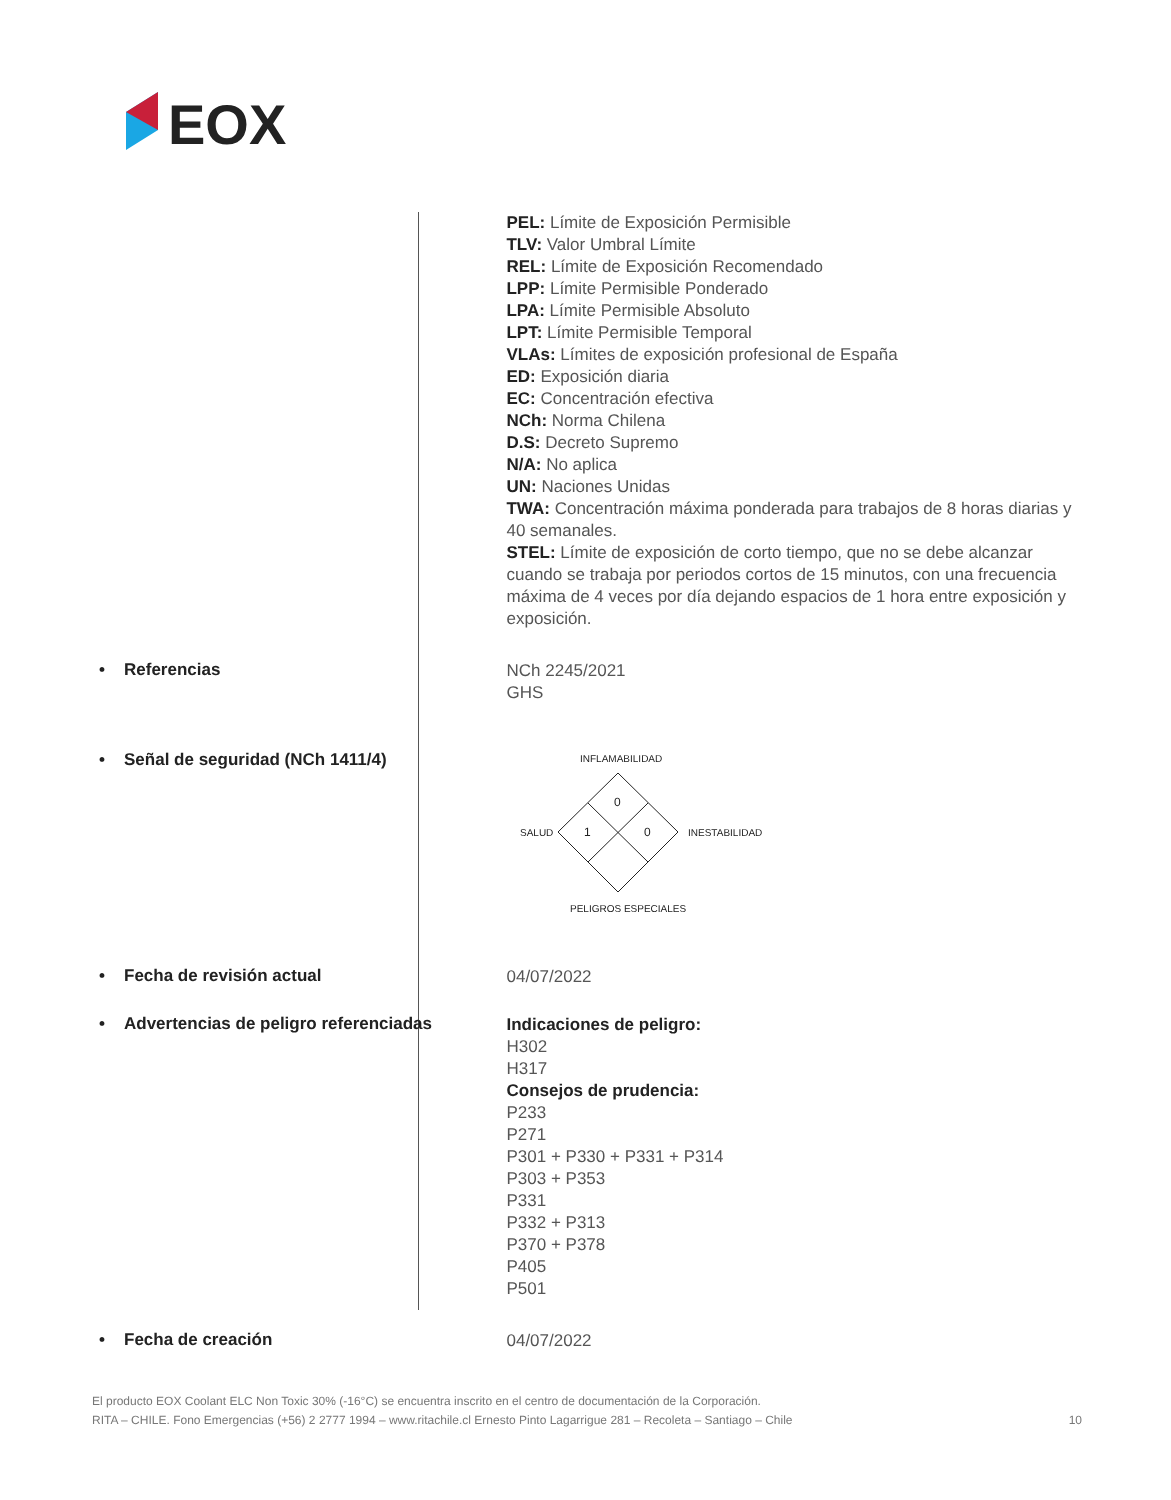EOX
PEL: Límite de Exposición Permisible
TLV: Valor Umbral Límite
REL: Límite de Exposición Recomendado
LPP: Límite Permisible Ponderado
LPA: Límite Permisible Absoluto
LPT: Límite Permisible Temporal
VLAs: Límites de exposición profesional de España
ED: Exposición diaria
EC: Concentración efectiva
NCh: Norma Chilena
D.S: Decreto Supremo
N/A: No aplica
UN: Naciones Unidas
TWA: Concentración máxima ponderada para trabajos de 8 horas diarias y 40 semanales.
STEL: Límite de exposición de corto tiempo, que no se debe alcanzar cuando se trabaja por periodos cortos de 15 minutos, con una frecuencia máxima de 4 veces por día dejando espacios de 1 hora entre exposición y exposición.
• Referencias
NCh 2245/2021
GHS
• Señal de seguridad (NCh 1411/4)
INFLAMABILIDAD
SALUD
INESTABILIDAD
PELIGROS ESPECIALES
0
1
0
• Fecha de revisión actual
04/07/2022
• Advertencias de peligro referenciadas
Indicaciones de peligro:
H302
H317
Consejos de prudencia:
P233
P271
P301 + P330 + P331 + P314
P303 + P353
P331
P332 + P313
P370 + P378
P405
P501
• Fecha de creación
04/07/2022
El producto EOX Coolant ELC Non Toxic 30% (-16°C) se encuentra inscrito en el centro de documentación de la Corporación.
RITA – CHILE. Fono Emergencias (+56) 2 2777 1994 – www.ritachile.cl Ernesto Pinto Lagarrigue 281 – Recoleta – Santiago – Chile 10